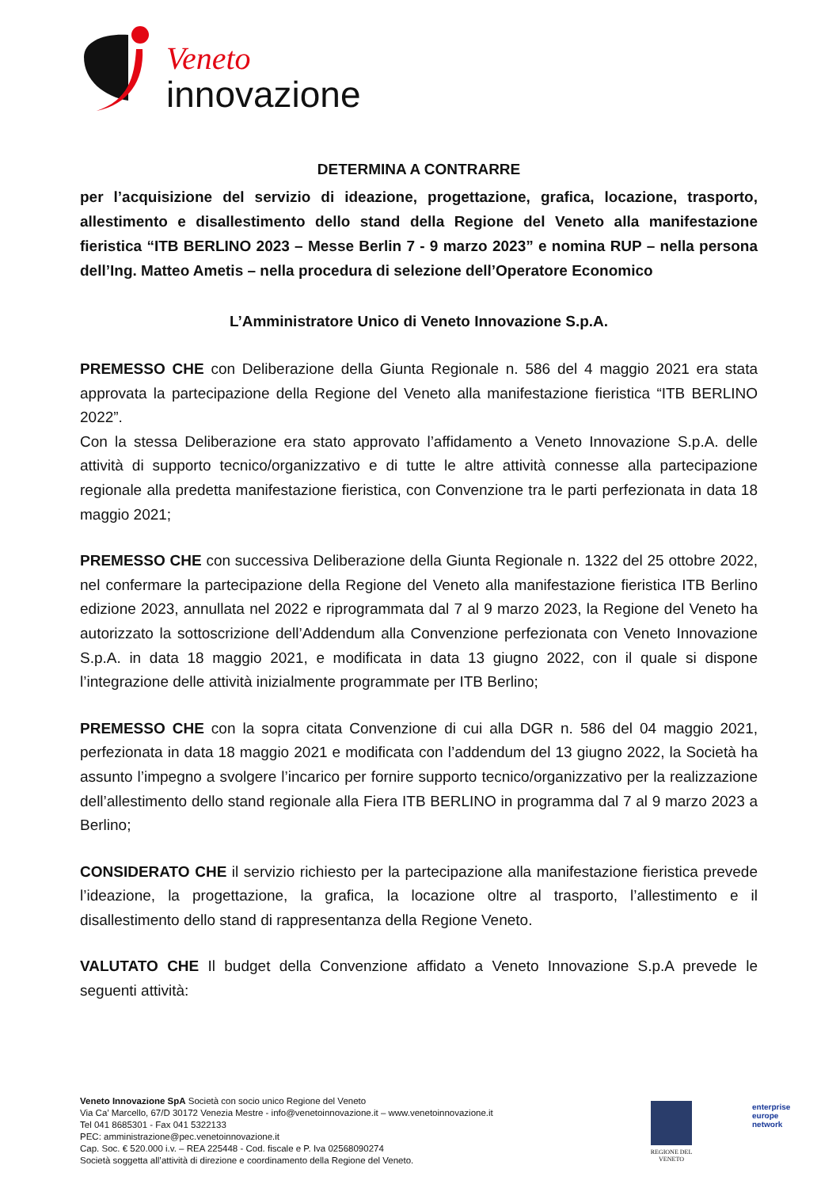Veneto
innovazione
DETERMINA A CONTRARRE
per l’acquisizione del servizio di ideazione, progettazione, grafica, locazione, trasporto, allestimento e disallestimento dello stand della Regione del Veneto alla manifestazione fieristica “ITB BERLINO 2023 – Messe Berlin 7 - 9 marzo 2023” e nomina RUP – nella persona dell’Ing. Matteo Ametis – nella procedura di selezione dell’Operatore Economico
L’Amministratore Unico di Veneto Innovazione S.p.A.
PREMESSO CHE con Deliberazione della Giunta Regionale n. 586 del 4 maggio 2021 era stata approvata la partecipazione della Regione del Veneto alla manifestazione fieristica “ITB BERLINO 2022”.
Con la stessa Deliberazione era stato approvato l’affidamento a Veneto Innovazione S.p.A. delle attività di supporto tecnico/organizzativo e di tutte le altre attività connesse alla partecipazione regionale alla predetta manifestazione fieristica, con Convenzione tra le parti perfezionata in data 18 maggio 2021;
PREMESSO CHE con successiva Deliberazione della Giunta Regionale n. 1322 del 25 ottobre 2022, nel confermare la partecipazione della Regione del Veneto alla manifestazione fieristica ITB Berlino edizione 2023, annullata nel 2022 e riprogrammata dal 7 al 9 marzo 2023, la Regione del Veneto ha autorizzato la sottoscrizione dell’Addendum alla Convenzione perfezionata con Veneto Innovazione S.p.A. in data 18 maggio 2021, e modificata in data 13 giugno 2022, con il quale si dispone l’integrazione delle attività inizialmente programmate per ITB Berlino;
PREMESSO CHE con la sopra citata Convenzione di cui alla DGR n. 586 del 04 maggio 2021, perfezionata in data 18 maggio 2021 e modificata con l’addendum del 13 giugno 2022, la Società ha assunto l’impegno a svolgere l’incarico per fornire supporto tecnico/organizzativo per la realizzazione dell’allestimento dello stand regionale alla Fiera ITB BERLINO in programma dal 7 al 9 marzo 2023 a Berlino;
CONSIDERATO CHE il servizio richiesto per la partecipazione alla manifestazione fieristica prevede l’ideazione, la progettazione, la grafica, la locazione oltre al trasporto, l’allestimento e il disallestimento dello stand di rappresentanza della Regione Veneto.
VALUTATO CHE Il budget della Convenzione affidato a Veneto Innovazione S.p.A prevede le seguenti attività:
Veneto Innovazione SpA Società con socio unico Regione del Veneto
Via Ca’ Marcello, 67/D 30172 Venezia Mestre - info@venetoinnovazione.it – www.venetoinnovazione.it
Tel 041 8685301 - Fax 041 5322133
PEC: amministrazione@pec.venetoinnovazione.it
Cap. Soc. € 520.000 i.v. – REA 225448 - Cod. fiscale e P. Iva 02568090274
Società soggetta all’attività di direzione e coordinamento della Regione del Veneto.
REGIONE DEL VENETO
enterprise
europe
network